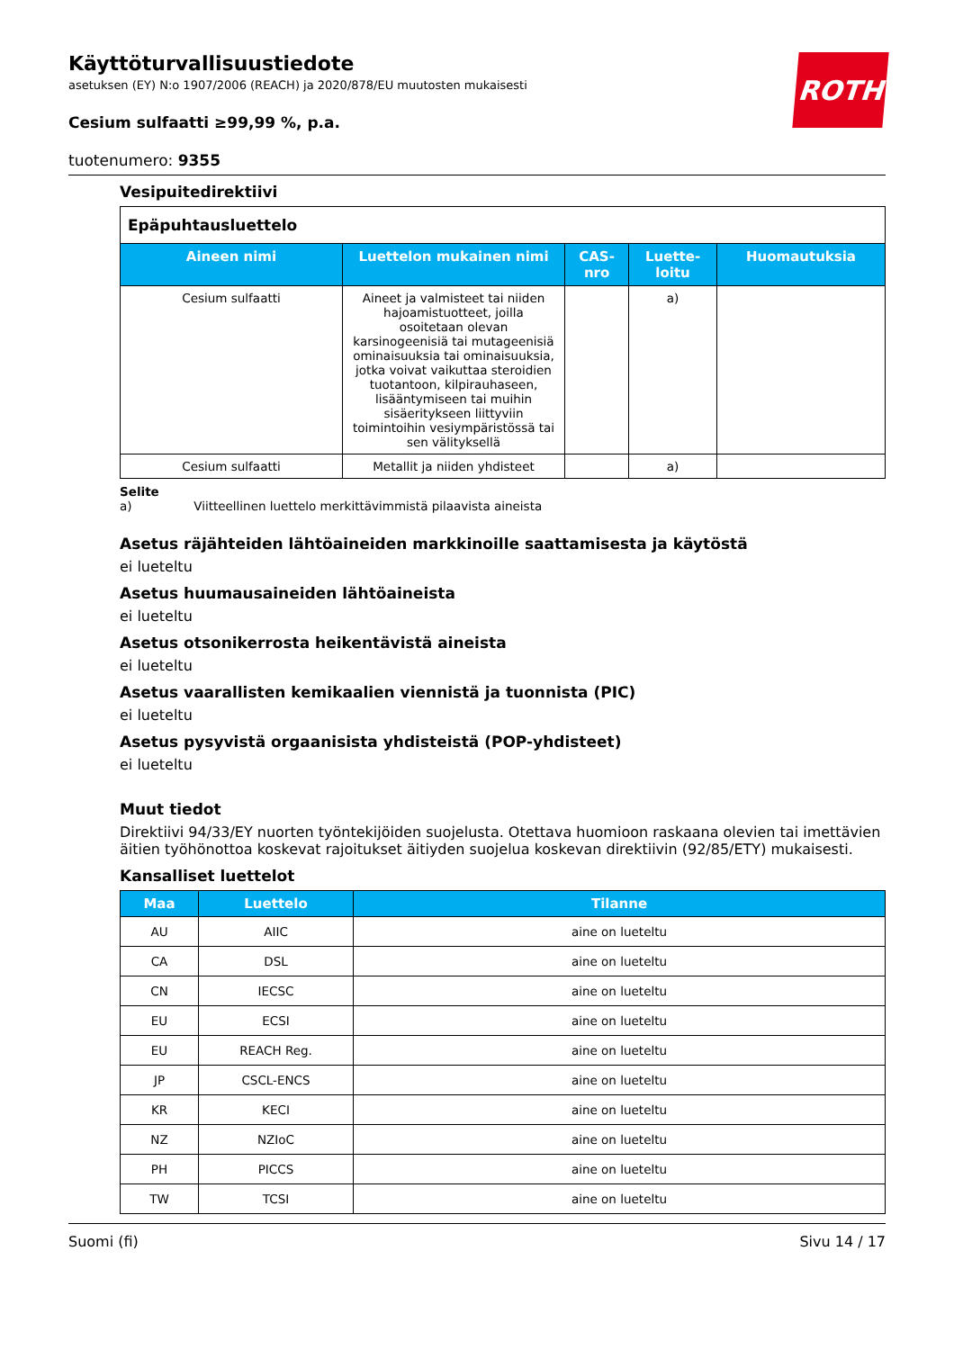ROTH
Käyttöturvallisuustiedote
asetuksen (EY) N:o 1907/2006 (REACH) ja 2020/878/EU muutosten mukaisesti
Cesium sulfaatti ≥99,99 %, p.a.
tuotenumero: 9355
Vesipuitedirektiivi
| Epäpuhtausluettelo | | | | |
| Aineen nimi | Luettelon mukainen nimi | CAS-nro | Luette-loitu | Huomautuksia |
| Cesium sulfaatti | Aineet ja valmisteet tai niiden hajoamistuotteet, joilla osoitetaan olevan karsinogeenisiä tai mutageenisiä ominaisuuksia tai ominaisuuksia, jotka voivat vaikuttaa steroidien tuotantoon, kilpirauhaseen, lisääntymiseen tai muihin sisäeritykseen liittyviin toimintoihin vesiympäristössä tai sen välityksellä | | a) | |
| Cesium sulfaatti | Metallit ja niiden yhdisteet | | a) | |
Selite
a) Viitteellinen luettelo merkittävimmistä pilaavista aineista
Asetus räjähteiden lähtöaineiden markkinoille saattamisesta ja käytöstä
ei lueteltu
Asetus huumausaineiden lähtöaineista
ei lueteltu
Asetus otsonikerrosta heikentävistä aineista
ei lueteltu
Asetus vaarallisten kemikaalien viennistä ja tuonnista (PIC)
ei lueteltu
Asetus pysyvistä orgaanisista yhdisteistä (POP-yhdisteet)
ei lueteltu
Muut tiedot
Direktiivi 94/33/EY nuorten työntekijöiden suojelusta. Otettava huomioon raskaana olevien tai imettävien äitien työhönottoa koskevat rajoitukset äitiyden suojelua koskevan direktiivin (92/85/ETY) mukaisesti.
Kansalliset luettelot
| Maa | Luettelo | Tilanne |
| --- | --- | --- |
| AU | AIIC | aine on lueteltu |
| CA | DSL | aine on lueteltu |
| CN | IECSC | aine on lueteltu |
| EU | ECSI | aine on lueteltu |
| EU | REACH Reg. | aine on lueteltu |
| JP | CSCL-ENCS | aine on lueteltu |
| KR | KECI | aine on lueteltu |
| NZ | NZIoC | aine on lueteltu |
| PH | PICCS | aine on lueteltu |
| TW | TCSI | aine on lueteltu |
Suomi (fi) Sivu 14 / 17